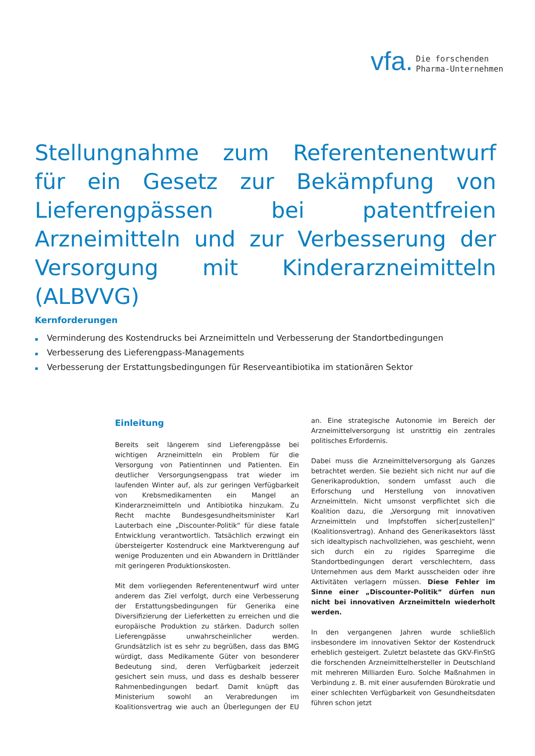vfa.
Die forschenden
Pharma-Unternehmen
Stellungnahme zum Referentenentwurf für ein Gesetz zur Bekämpfung von Lieferengpässen bei patentfreien Arzneimitteln und zur Verbesserung der Versorgung mit Kinderarzneimitteln (ALBVVG)
Kernforderungen
▪ Verminderung des Kostendrucks bei Arzneimitteln und Verbesserung der Standortbedingungen
▪ Verbesserung des Lieferengpass-Managements
▪ Verbesserung der Erstattungsbedingungen für Reserveantibiotika im stationären Sektor
Einleitung
Bereits seit längerem sind Lieferengpässe bei wichtigen Arzneimitteln ein Problem für die Versorgung von Patientinnen und Patienten. Ein deutlicher Versorgungsengpass trat wieder im laufenden Winter auf, als zur geringen Verfügbarkeit von Krebsmedikamenten ein Mangel an Kinderarzneimitteln und Antibiotika hinzukam. Zu Recht machte Bundesgesundheitsminister Karl Lauterbach eine „Discounter-Politik“ für diese fatale Entwicklung verantwortlich. Tatsächlich erzwingt ein übersteigerter Kostendruck eine Marktverengung auf wenige Produzenten und ein Abwandern in Drittländer mit geringeren Produktionskosten.
Mit dem vorliegenden Referentenentwurf wird unter anderem das Ziel verfolgt, durch eine Verbesserung der Erstattungsbedingungen für Generika eine Diversifizierung der Lieferketten zu erreichen und die europäische Produktion zu stärken. Dadurch sollen Lieferengpässe unwahrscheinlicher werden. Grundsätzlich ist es sehr zu begrüßen, dass das BMG würdigt, dass Medikamente Güter von besonderer Bedeutung sind, deren Verfügbarkeit jederzeit gesichert sein muss, und dass es deshalb besserer Rahmenbedingungen bedarf. Damit knüpft das Ministerium sowohl an Verabredungen im Koalitionsvertrag wie auch an Überlegungen der EU an. Eine strategische Autonomie im Bereich der Arzneimittelversorgung ist unstrittig ein zentrales politisches Erfordernis.
Dabei muss die Arzneimittelversorgung als Ganzes betrachtet werden. Sie bezieht sich nicht nur auf die Generikaproduktion, sondern umfasst auch die Erforschung und Herstellung von innovativen Arzneimitteln. Nicht umsonst verpflichtet sich die Koalition dazu, die „Versorgung mit innovativen Arzneimitteln und Impfstoffen sicher[zustellen]“ (Koalitionsvertrag). Anhand des Generikasektors lässt sich idealtypisch nachvollziehen, was geschieht, wenn sich durch ein zu rigides Sparregime die Standortbedingungen derart verschlechtern, dass Unternehmen aus dem Markt ausscheiden oder ihre Aktivitäten verlagern müssen. Diese Fehler im Sinne einer „Discounter-Politik“ dürfen nun nicht bei innovativen Arzneimitteln wiederholt werden.
In den vergangenen Jahren wurde schließlich insbesondere im innovativen Sektor der Kostendruck erheblich gesteigert. Zuletzt belastete das GKV-FinStG die forschenden Arzneimittelhersteller in Deutschland mit mehreren Milliarden Euro. Solche Maßnahmen in Verbindung z. B. mit einer ausufernden Bürokratie und einer schlechten Verfügbarkeit von Gesundheitsdaten führen schon jetzt